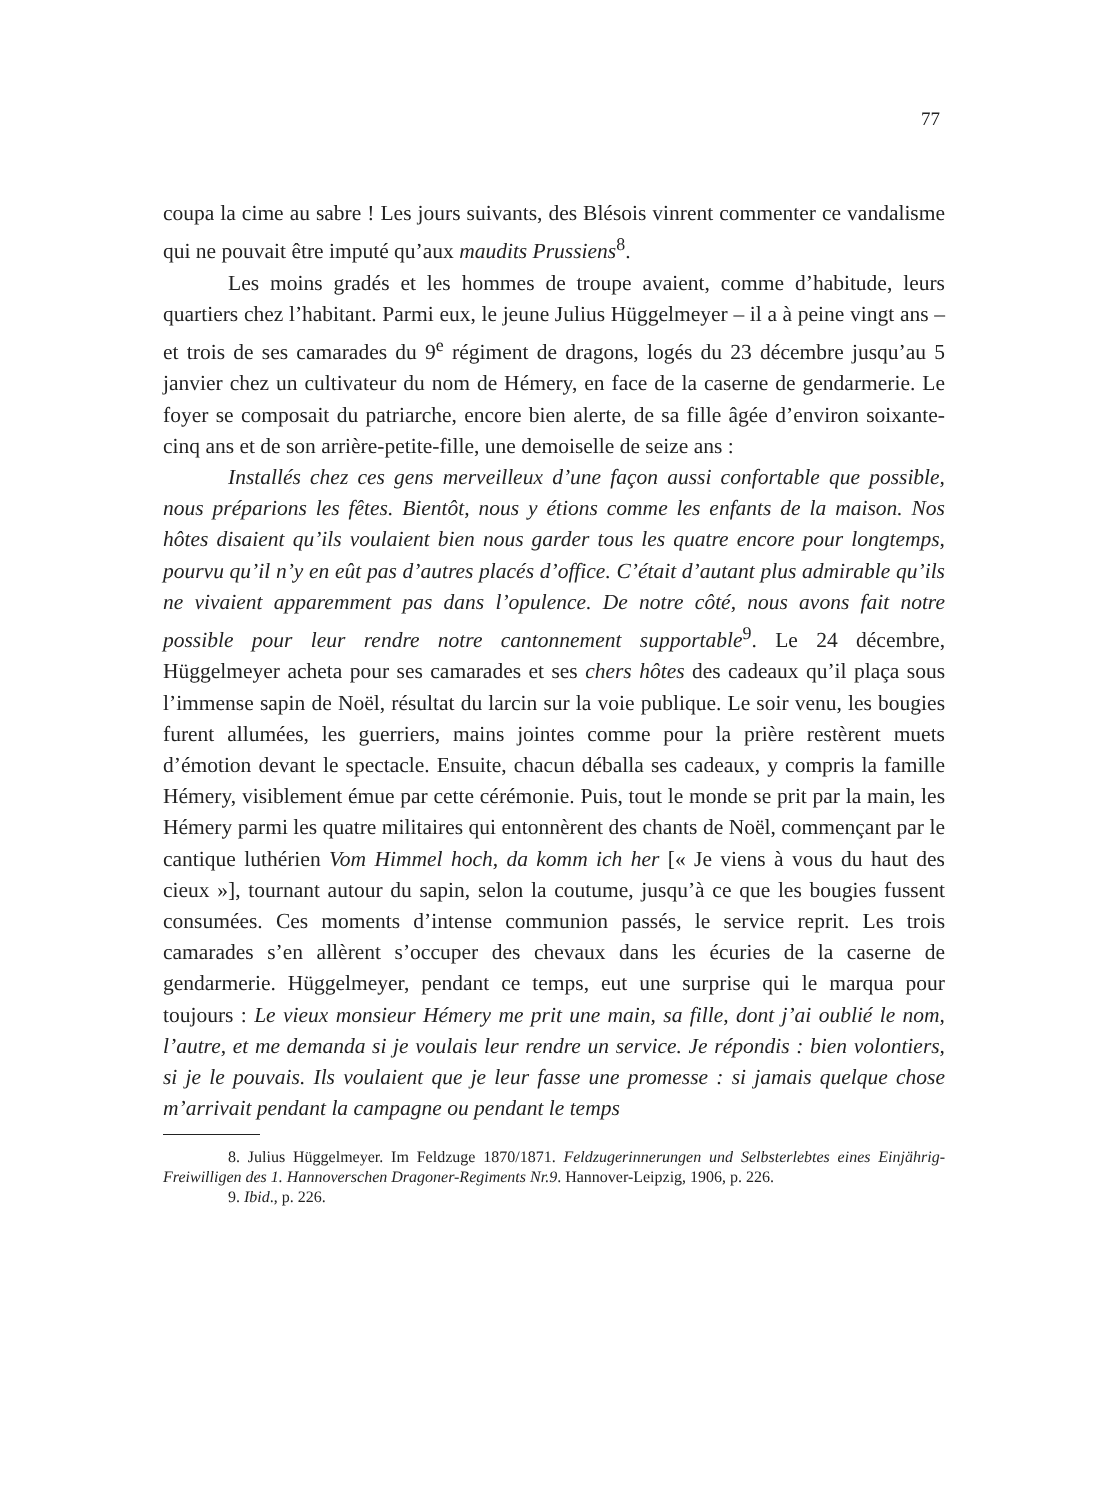77
coupa la cime au sabre ! Les jours suivants, des Blésois vinrent commenter ce vandalisme qui ne pouvait être imputé qu’aux maudits Prussiens<sup>8</sup>.
Les moins gradés et les hommes de troupe avaient, comme d’habitude, leurs quartiers chez l’habitant. Parmi eux, le jeune Julius Hüggelmeyer – il a à peine vingt ans – et trois de ses camarades du 9<sup>e</sup> régiment de dragons, logés du 23 décembre jusqu’au 5 janvier chez un cultivateur du nom de Hémery, en face de la caserne de gendarmerie. Le foyer se composait du patriarche, encore bien alerte, de sa fille âgée d’environ soixante-cinq ans et de son arrière-petite-fille, une demoiselle de seize ans :
Installés chez ces gens merveilleux d’une façon aussi confortable que possible, nous préparions les fêtes. Bientôt, nous y étions comme les enfants de la maison. Nos hôtes disaient qu’ils voulaient bien nous garder tous les quatre encore pour longtemps, pourvu qu’il n’y en eût pas d’autres placés d’office. C’était d’autant plus admirable qu’ils ne vivaient apparemment pas dans l’opulence. De notre côté, nous avons fait notre possible pour leur rendre notre cantonnement supportable<sup>9</sup>. Le 24 décembre, Hüggelmeyer acheta pour ses camarades et ses chers hôtes des cadeaux qu’il plaça sous l’immense sapin de Noël, résultat du larcin sur la voie publique. Le soir venu, les bougies furent allumées, les guerriers, mains jointes comme pour la prière restèrent muets d’émotion devant le spectacle. Ensuite, chacun déballa ses cadeaux, y compris la famille Hémery, visiblement émue par cette cérémonie. Puis, tout le monde se prit par la main, les Hémery parmi les quatre militaires qui entonnèrent des chants de Noël, commençant par le cantique luthérien Vom Himmel hoch, da komm ich her [« Je viens à vous du haut des cieux »], tournant autour du sapin, selon la coutume, jusqu’à ce que les bougies fussent consumées. Ces moments d’intense communion passés, le service reprit. Les trois camarades s’en allèrent s’occuper des chevaux dans les écuries de la caserne de gendarmerie. Hüggelmeyer, pendant ce temps, eut une surprise qui le marqua pour toujours : Le vieux monsieur Hémery me prit une main, sa fille, dont j’ai oublié le nom, l’autre, et me demanda si je voulais leur rendre un service. Je répondis : bien volontiers, si je le pouvais. Ils voulaient que je leur fasse une promesse : si jamais quelque chose m’arrivait pendant la campagne ou pendant le temps
8. Julius Hüggelmeyer. Im Feldzuge 1870/1871. Feldzugerinnerungen und Selbsterlebtes eines Einjährig-Freiwilligen des 1. Hannoverschen Dragoner-Regiments Nr.9. Hannover-Leipzig, 1906, p. 226.
9. Ibid., p. 226.